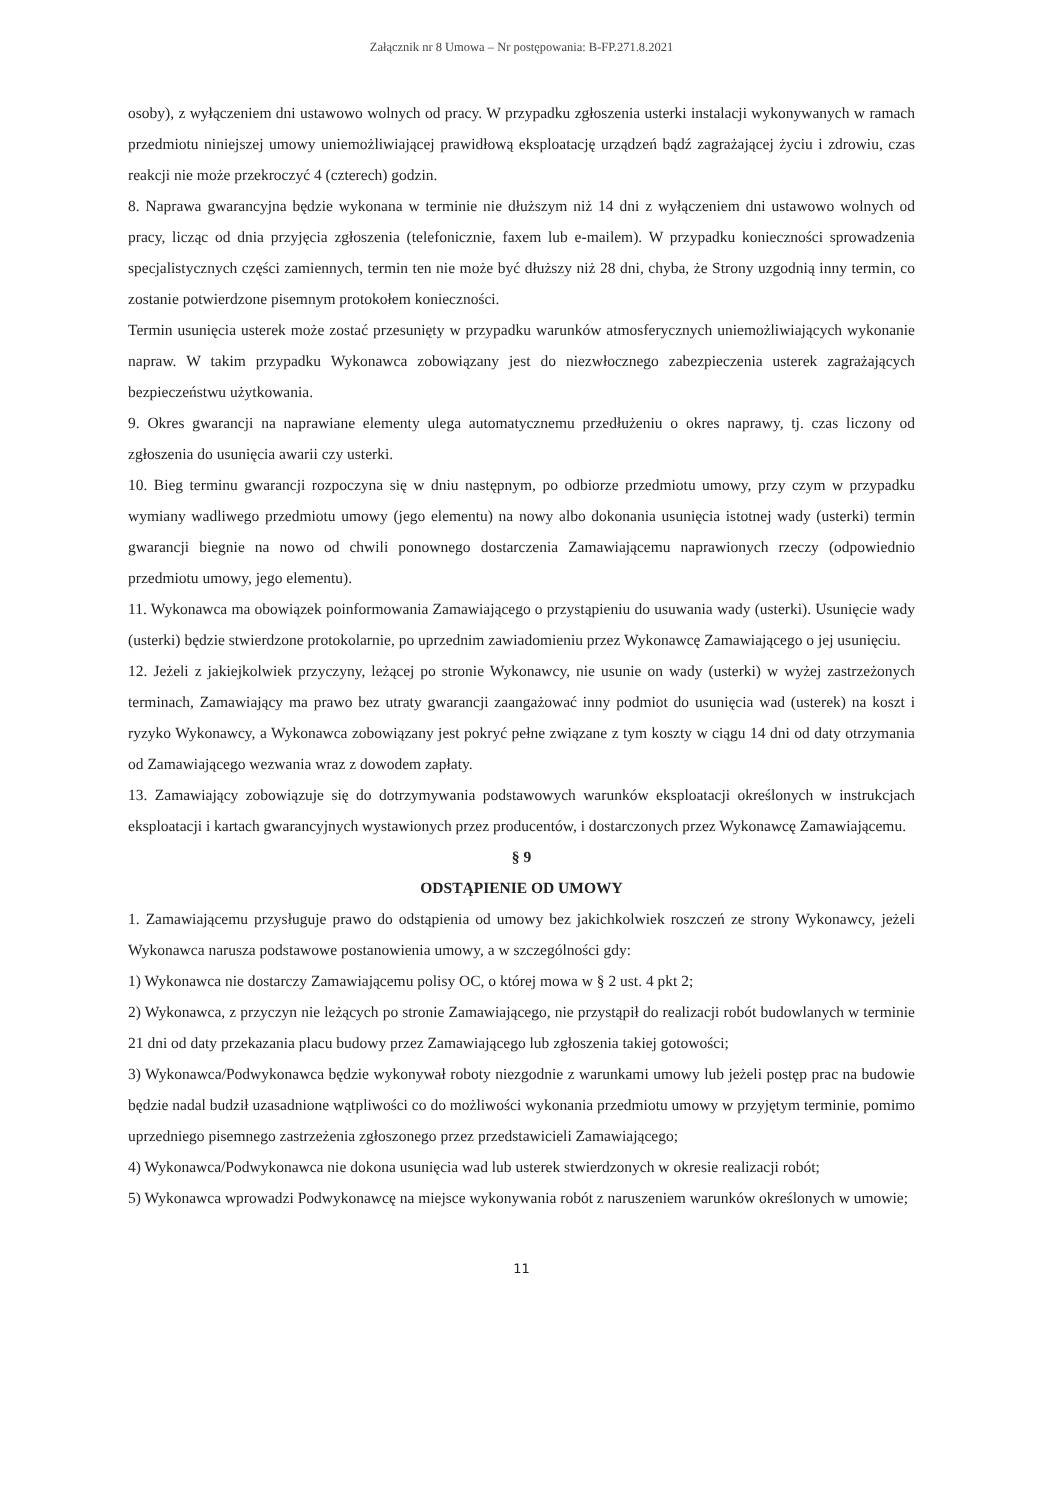Załącznik nr 8 Umowa – Nr postępowania: B-FP.271.8.2021
osoby), z wyłączeniem dni ustawowo wolnych od pracy. W przypadku zgłoszenia usterki instalacji wykonywanych w ramach przedmiotu niniejszej umowy uniemożliwiającej prawidłową eksploatację urządzeń bądź zagrażającej życiu i zdrowiu, czas reakcji nie może przekroczyć 4 (czterech) godzin.
8. Naprawa gwarancyjna będzie wykonana w terminie nie dłuższym niż 14 dni z wyłączeniem dni ustawowo wolnych od pracy, licząc od dnia przyjęcia zgłoszenia (telefonicznie, faxem lub e-mailem). W przypadku konieczności sprowadzenia specjalistycznych części zamiennych, termin ten nie może być dłuższy niż 28 dni, chyba, że Strony uzgodnią inny termin, co zostanie potwierdzone pisemnym protokołem konieczności.
Termin usunięcia usterek może zostać przesunięty w przypadku warunków atmosferycznych uniemożliwiających wykonanie napraw. W takim przypadku Wykonawca zobowiązany jest do niezwłocznego zabezpieczenia usterek zagrażających bezpieczeństwu użytkowania.
9. Okres gwarancji na naprawiane elementy ulega automatycznemu przedłużeniu o okres naprawy, tj. czas liczony od zgłoszenia do usunięcia awarii czy usterki.
10. Bieg terminu gwarancji rozpoczyna się w dniu następnym, po odbiorze przedmiotu umowy, przy czym w przypadku wymiany wadliwego przedmiotu umowy (jego elementu) na nowy albo dokonania usunięcia istotnej wady (usterki) termin gwarancji biegnie na nowo od chwili ponownego dostarczenia Zamawiającemu naprawionych rzeczy (odpowiednio przedmiotu umowy, jego elementu).
11. Wykonawca ma obowiązek poinformowania Zamawiającego o przystąpieniu do usuwania wady (usterki). Usunięcie wady (usterki) będzie stwierdzone protokolarnie, po uprzednim zawiadomieniu przez Wykonawcę Zamawiającego o jej usunięciu.
12. Jeżeli z jakiejkolwiek przyczyny, leżącej po stronie Wykonawcy, nie usunie on wady (usterki) w wyżej zastrzeżonych terminach, Zamawiający ma prawo bez utraty gwarancji zaangażować inny podmiot do usunięcia wad (usterek) na koszt i ryzyko Wykonawcy, a Wykonawca zobowiązany jest pokryć pełne związane z tym koszty w ciągu 14 dni od daty otrzymania od Zamawiającego wezwania wraz z dowodem zapłaty.
13. Zamawiający zobowiązuje się do dotrzymywania podstawowych warunków eksploatacji określonych w instrukcjach eksploatacji i kartach gwarancyjnych wystawionych przez producentów, i dostarczonych przez Wykonawcę Zamawiającemu.
§ 9
ODSTĄPIENIE OD UMOWY
1. Zamawiającemu przysługuje prawo do odstąpienia od umowy bez jakichkolwiek roszczeń ze strony Wykonawcy, jeżeli Wykonawca narusza podstawowe postanowienia umowy, a w szczególności gdy:
1) Wykonawca nie dostarczy Zamawiającemu polisy OC, o której mowa w § 2 ust. 4 pkt 2;
2) Wykonawca, z przyczyn nie leżących po stronie Zamawiającego, nie przystąpił do realizacji robót budowlanych w terminie 21 dni od daty przekazania placu budowy przez Zamawiającego lub zgłoszenia takiej gotowości;
3) Wykonawca/Podwykonawca będzie wykonywał roboty niezgodnie z warunkami umowy lub jeżeli postęp prac na budowie będzie nadal budził uzasadnione wątpliwości co do możliwości wykonania przedmiotu umowy w przyjętym terminie, pomimo uprzedniego pisemnego zastrzeżenia zgłoszonego przez przedstawicieli Zamawiającego;
4) Wykonawca/Podwykonawca nie dokona usunięcia wad lub usterek stwierdzonych w okresie realizacji robót;
5) Wykonawca wprowadzi Podwykonawcę na miejsce wykonywania robót z naruszeniem warunków określonych w umowie;
11